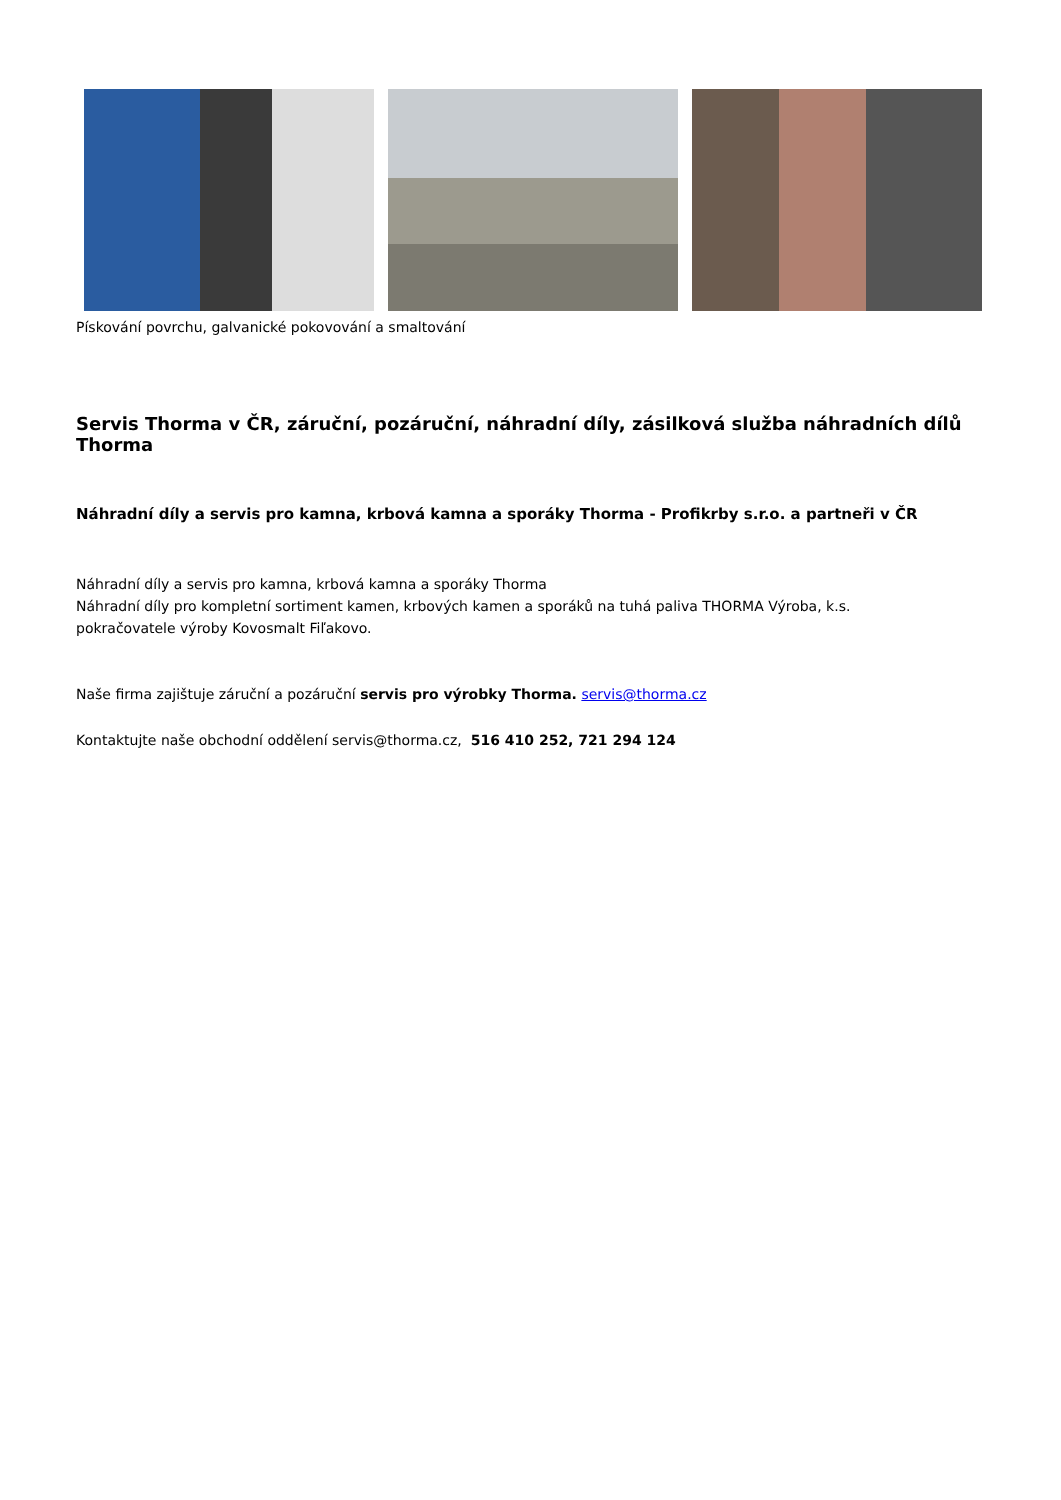Pískování povrchu, galvanické pokovování a smaltování
Servis Thorma v ČR, záruční, pozáruční, náhradní díly, zásilková služba náhradních dílů Thorma
Náhradní díly a servis pro kamna, krbová kamna a sporáky Thorma - Profikrby s.r.o. a partneři v ČR
Náhradní díly a servis pro kamna, krbová kamna a sporáky Thorma
Náhradní díly pro kompletní sortiment kamen, krbových kamen a sporáků na tuhá paliva THORMA Výroba, k.s.
pokračovatele výroby Kovosmalt Fiľakovo.
Naše firma zajištuje záruční a pozáruční servis pro výrobky Thorma. servis@thorma.cz
Kontaktujte naše obchodní oddělení servis@thorma.cz, 516 410 252, 721 294 124